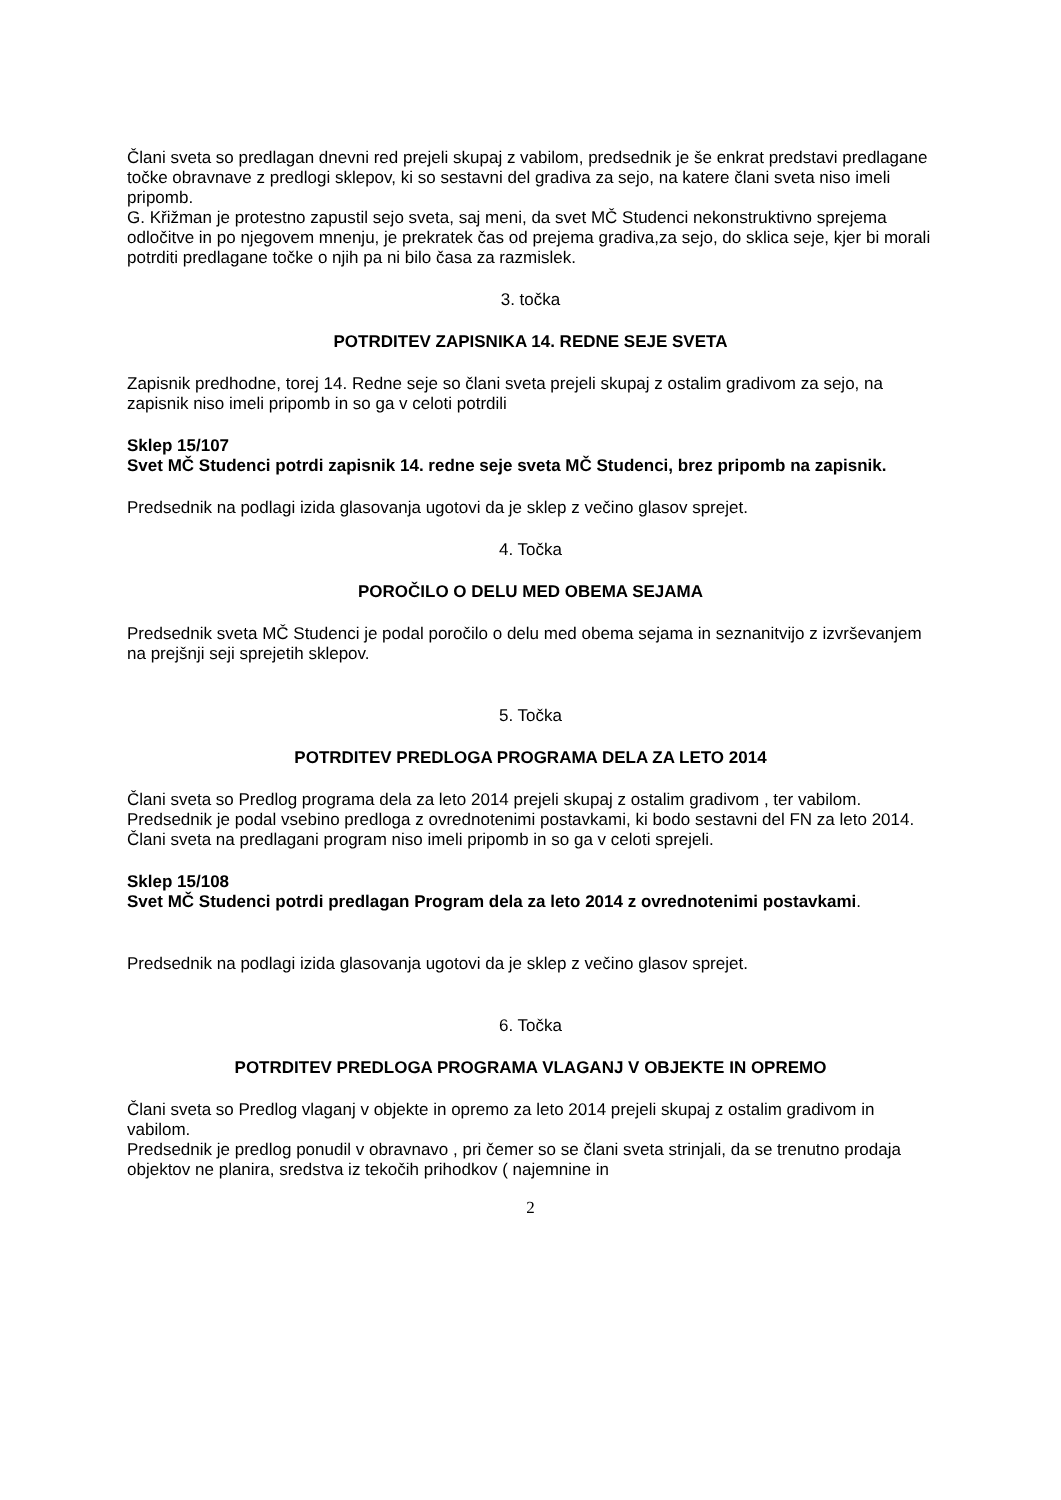Člani sveta so predlagan dnevni red prejeli skupaj z vabilom, predsednik je še enkrat predstavi predlagane točke obravnave z predlogi sklepov, ki so sestavni del gradiva za sejo, na katere člani sveta niso imeli pripomb.
G. Křižman je protestno zapustil sejo sveta, saj meni, da svet MČ Studenci nekonstruktivno sprejema odločitve in po njegovem mnenju, je prekratek čas od prejema gradiva,za sejo, do sklica seje, kjer bi morali potrditi predlagane točke o njih pa ni bilo časa za razmislek.
3. točka
POTRDITEV ZAPISNIKA 14. REDNE SEJE SVETA
Zapisnik predhodne, torej 14. Redne seje so člani sveta prejeli skupaj z ostalim gradivom za sejo, na zapisnik niso imeli pripomb in so ga v celoti potrdili
Sklep 15/107
Svet MČ Studenci potrdi zapisnik 14. redne seje sveta MČ Studenci, brez pripomb na zapisnik.
Predsednik na podlagi izida glasovanja ugotovi da je sklep z večino glasov sprejet.
4. Točka
POROČILO O DELU MED OBEMA SEJAMA
Predsednik sveta MČ Studenci je podal poročilo o delu med obema sejama in seznanitvijo z izvrševanjem na prejšnji seji sprejetih sklepov.
5. Točka
POTRDITEV PREDLOGA PROGRAMA DELA ZA LETO 2014
Člani sveta so Predlog programa dela za leto 2014 prejeli skupaj z ostalim gradivom , ter vabilom.
Predsednik je podal vsebino predloga z ovrednotenimi postavkami, ki bodo sestavni del FN za leto 2014.
Člani sveta na predlagani program niso imeli pripomb in so ga v celoti sprejeli.
Sklep 15/108
Svet MČ Studenci potrdi predlagan Program dela za leto 2014 z ovrednotenimi postavkami.
Predsednik na podlagi izida glasovanja ugotovi da je sklep z večino glasov sprejet.
6. Točka
POTRDITEV PREDLOGA PROGRAMA VLAGANJ V OBJEKTE IN OPREMO
Člani sveta so Predlog vlaganj v objekte in opremo za leto 2014 prejeli skupaj z ostalim gradivom in vabilom.
Predsednik je predlog ponudil v obravnavo , pri čemer so se člani sveta strinjali, da se trenutno prodaja objektov ne planira, sredstva iz tekočih prihodkov ( najemnine in
2